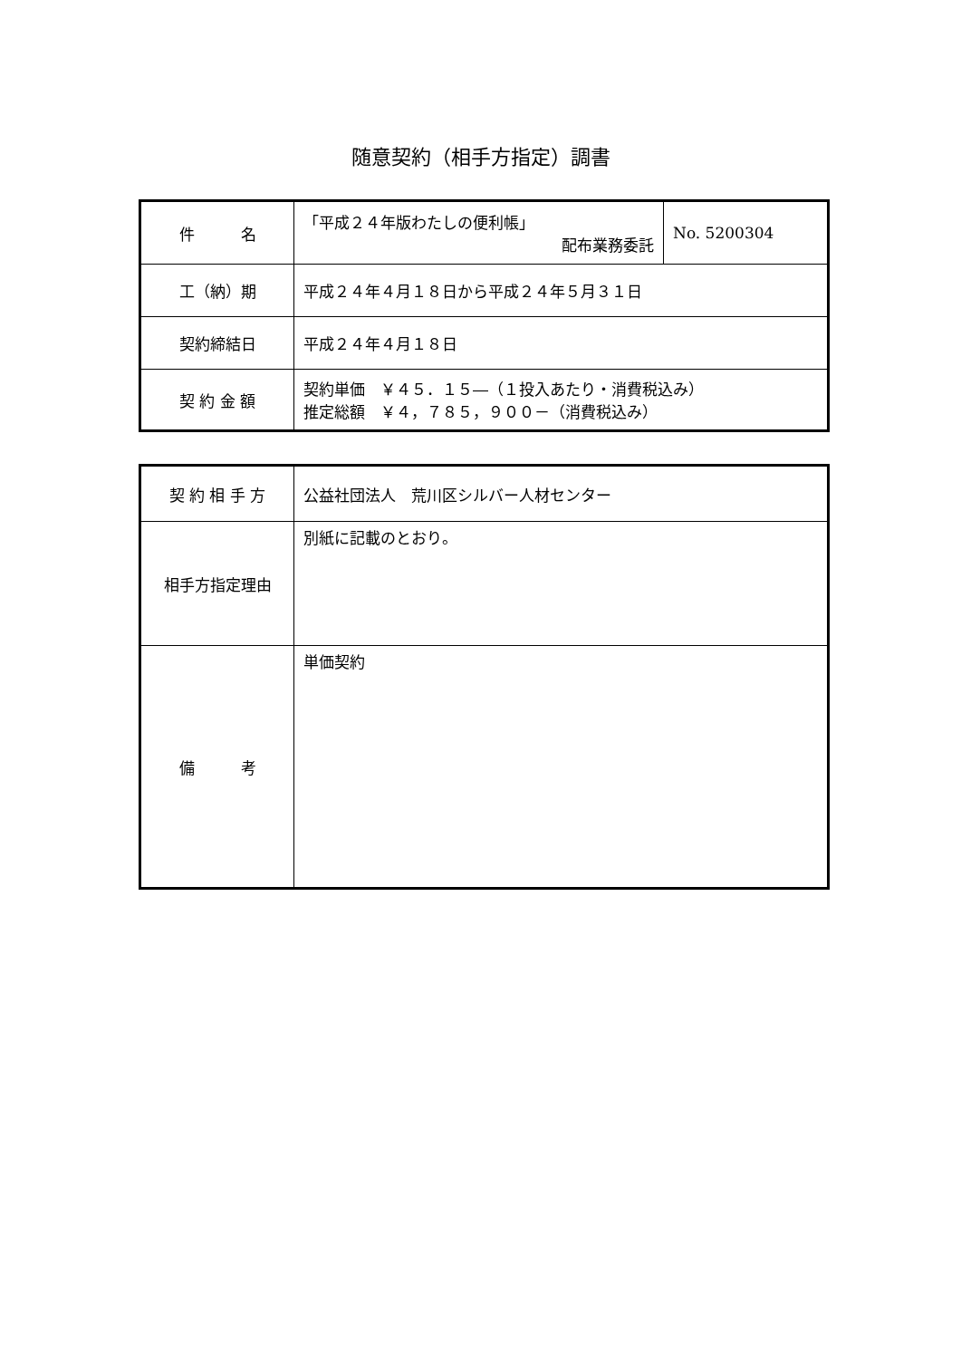随意契約（相手方指定）調書
| 件 名 | 「平成２４年版わたしの便利帳」 配布業務委託 | No. 5200304 |
| 工（納）期 | 平成２４年４月１８日から平成２４年５月３１日 | |
| 契約締結日 | 平成２４年４月１８日 | |
| 契 約 金 額 | 契約単価 ￥４５．１５―（１投入あたり・消費税込み） 推定総額 ￥４，７８５，９００－（消費税込み） | |
| 契 約 相 手 方 | 公益社団法人 荒川区シルバー人材センター |
| 相手方指定理由 | 別紙に記載のとおり。 |
| 備 考 | 単価契約 |